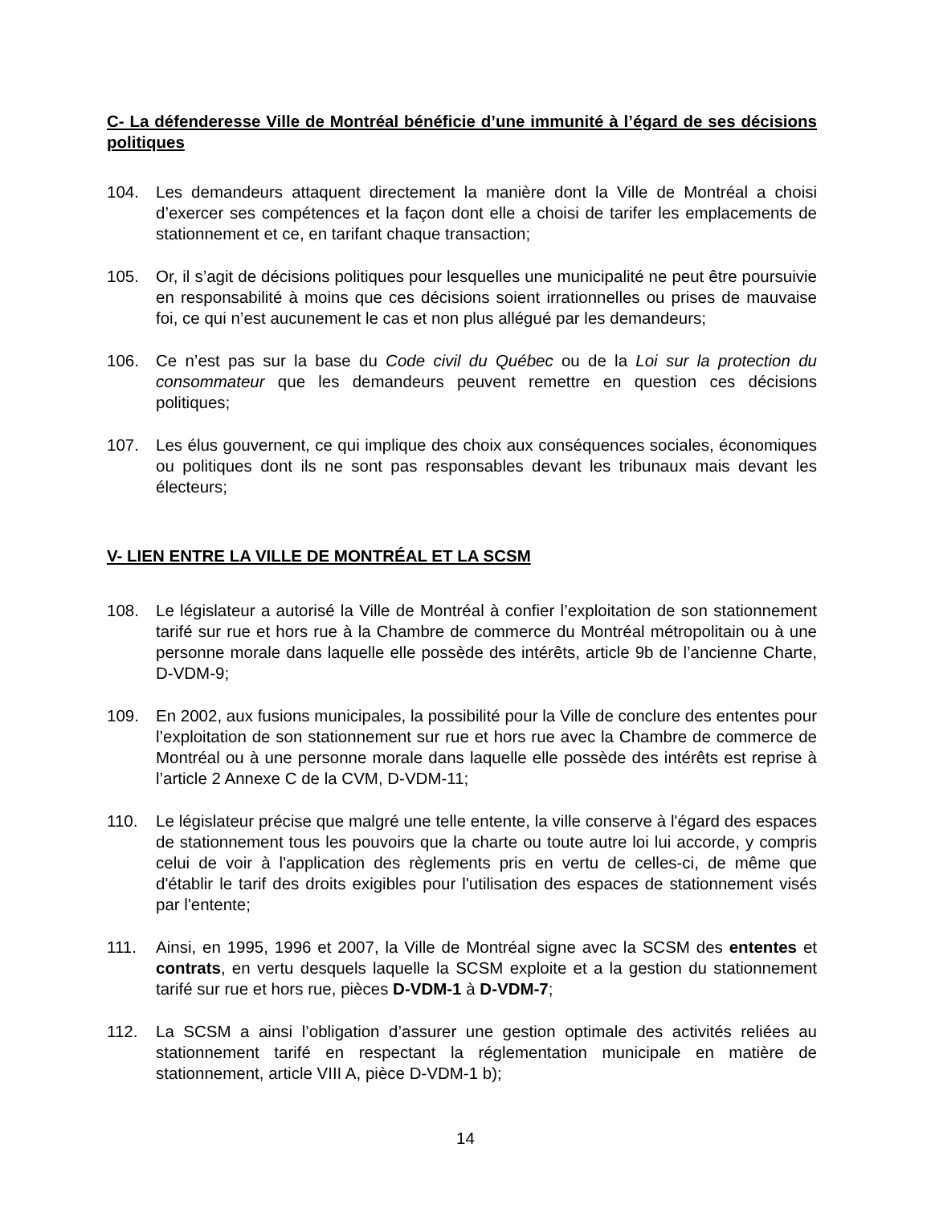C- La défenderesse Ville de Montréal bénéficie d’une immunité à l’égard de ses décisions politiques
104. Les demandeurs attaquent directement la manière dont la Ville de Montréal a choisi d’exercer ses compétences et la façon dont elle a choisi de tarifer les emplacements de stationnement et ce, en tarifant chaque transaction;
105. Or, il s’agit de décisions politiques pour lesquelles une municipalité ne peut être poursuivie en responsabilité à moins que ces décisions soient irrationnelles ou prises de mauvaise foi, ce qui n’est aucunement le cas et non plus allégué par les demandeurs;
106. Ce n’est pas sur la base du Code civil du Québec ou de la Loi sur la protection du consommateur que les demandeurs peuvent remettre en question ces décisions politiques;
107. Les élus gouvernent, ce qui implique des choix aux conséquences sociales, économiques ou politiques dont ils ne sont pas responsables devant les tribunaux mais devant les électeurs;
V- LIEN ENTRE LA VILLE DE MONTRÉAL ET LA SCSM
108. Le législateur a autorisé la Ville de Montréal à confier l’exploitation de son stationnement tarifé sur rue et hors rue à la Chambre de commerce du Montréal métropolitain ou à une personne morale dans laquelle elle possède des intérêts, article 9b de l’ancienne Charte, D-VDM-9;
109. En 2002, aux fusions municipales, la possibilité pour la Ville de conclure des ententes pour l’exploitation de son stationnement sur rue et hors rue avec la Chambre de commerce de Montréal ou à une personne morale dans laquelle elle possède des intérêts est reprise à l’article 2 Annexe C de la CVM, D-VDM-11;
110. Le législateur précise que malgré une telle entente, la ville conserve à l'égard des espaces de stationnement tous les pouvoirs que la charte ou toute autre loi lui accorde, y compris celui de voir à l'application des règlements pris en vertu de celles-ci, de même que d'établir le tarif des droits exigibles pour l'utilisation des espaces de stationnement visés par l'entente;
111. Ainsi, en 1995, 1996 et 2007, la Ville de Montréal signe avec la SCSM des ententes et contrats, en vertu desquels laquelle la SCSM exploite et a la gestion du stationnement tarifé sur rue et hors rue, pièces D-VDM-1 à D-VDM-7;
112. La SCSM a ainsi l’obligation d’assurer une gestion optimale des activités reliées au stationnement tarifé en respectant la réglementation municipale en matière de stationnement, article VIII A, pièce D-VDM-1 b);
14